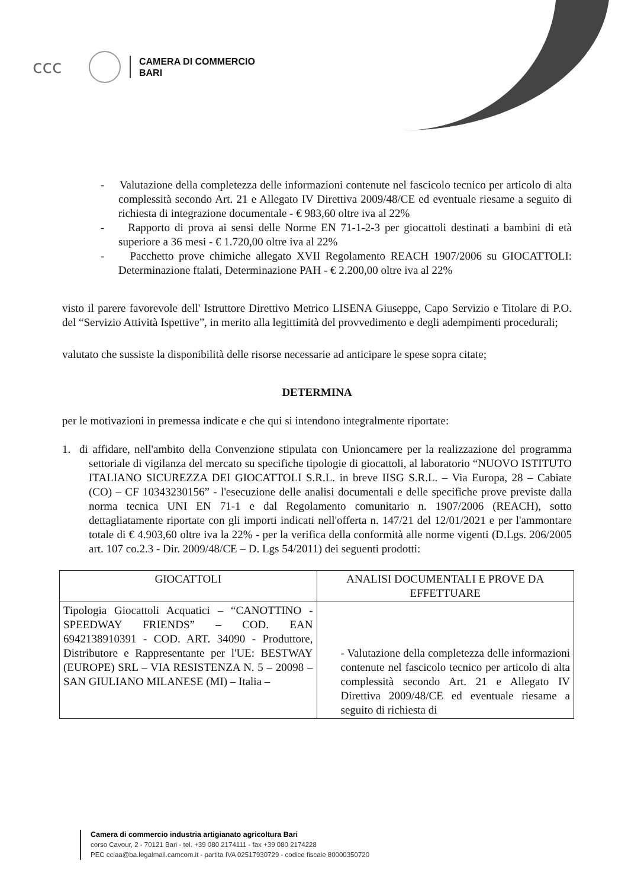ccc
CAMERA DI COMMERCIO
BARI
- Valutazione della completezza delle informazioni contenute nel fascicolo tecnico per articolo di alta complessità secondo Art. 21 e Allegato IV Direttiva 2009/48/CE ed eventuale riesame a seguito di richiesta di integrazione documentale - € 983,60 oltre iva al 22%
- Rapporto di prova ai sensi delle Norme EN 71-1-2-3 per giocattoli destinati a bambini di età superiore a 36 mesi - € 1.720,00 oltre iva al 22%
- Pacchetto prove chimiche allegato XVII Regolamento REACH 1907/2006 su GIOCATTOLI: Determinazione ftalati, Determinazione PAH - € 2.200,00 oltre iva al 22%
visto il parere favorevole dell' Istruttore Direttivo Metrico LISENA Giuseppe, Capo Servizio e Titolare di P.O. del “Servizio Attività Ispettive”, in merito alla legittimità del provvedimento e degli adempimenti procedurali;
valutato che sussiste la disponibilità delle risorse necessarie ad anticipare le spese sopra citate;
DETERMINA
per le motivazioni in premessa indicate e che qui si intendono integralmente riportate:
1. di affidare, nell'ambito della Convenzione stipulata con Unioncamere per la realizzazione del programma settoriale di vigilanza del mercato su specifiche tipologie di giocattoli, al laboratorio “NUOVO ISTITUTO ITALIANO SICUREZZA DEI GIOCATTOLI S.R.L. in breve IISG S.R.L. – Via Europa, 28 – Cabiate (CO) – CF 10343230156” - l'esecuzione delle analisi documentali e delle specifiche prove previste dalla norma tecnica UNI EN 71-1 e dal Regolamento comunitario n. 1907/2006 (REACH), sotto dettagliatamente riportate con gli importi indicati nell'offerta n. 147/21 del 12/01/2021 e per l'ammontare totale di € 4.903,60 oltre iva la 22% - per la verifica della conformità alle norme vigenti (D.Lgs. 206/2005 art. 107 co.2.3 - Dir. 2009/48/CE – D. Lgs 54/2011) dei seguenti prodotti:
| GIOCATTOLI | ANALISI DOCUMENTALI E PROVE DA EFFETTUARE |
| --- | --- |
| Tipologia Giocattoli Acquatici – “CANOTTINO - SPEEDWAY FRIENDS” – COD. EAN 6942138910391 - COD. ART. 34090 - Produttore, Distributore e Rappresentante per l'UE: BESTWAY (EUROPE) SRL – VIA RESISTENZA N. 5 – 20098 – SAN GIULIANO MILANESE (MI) – Italia – | - Valutazione della completezza delle informazioni contenute nel fascicolo tecnico per articolo di alta complessità secondo Art. 21 e Allegato IV Direttiva 2009/48/CE ed eventuale riesame a seguito di richiesta di |
Camera di commercio industria artigianato agricoltura Bari
corso Cavour, 2 - 70121 Bari - tel. +39 080 2174111 - fax +39 080 2174228
PEC cciaa@ba.legalmail.camcom.it - partita IVA 02517930729 - codice fiscale 80000350720